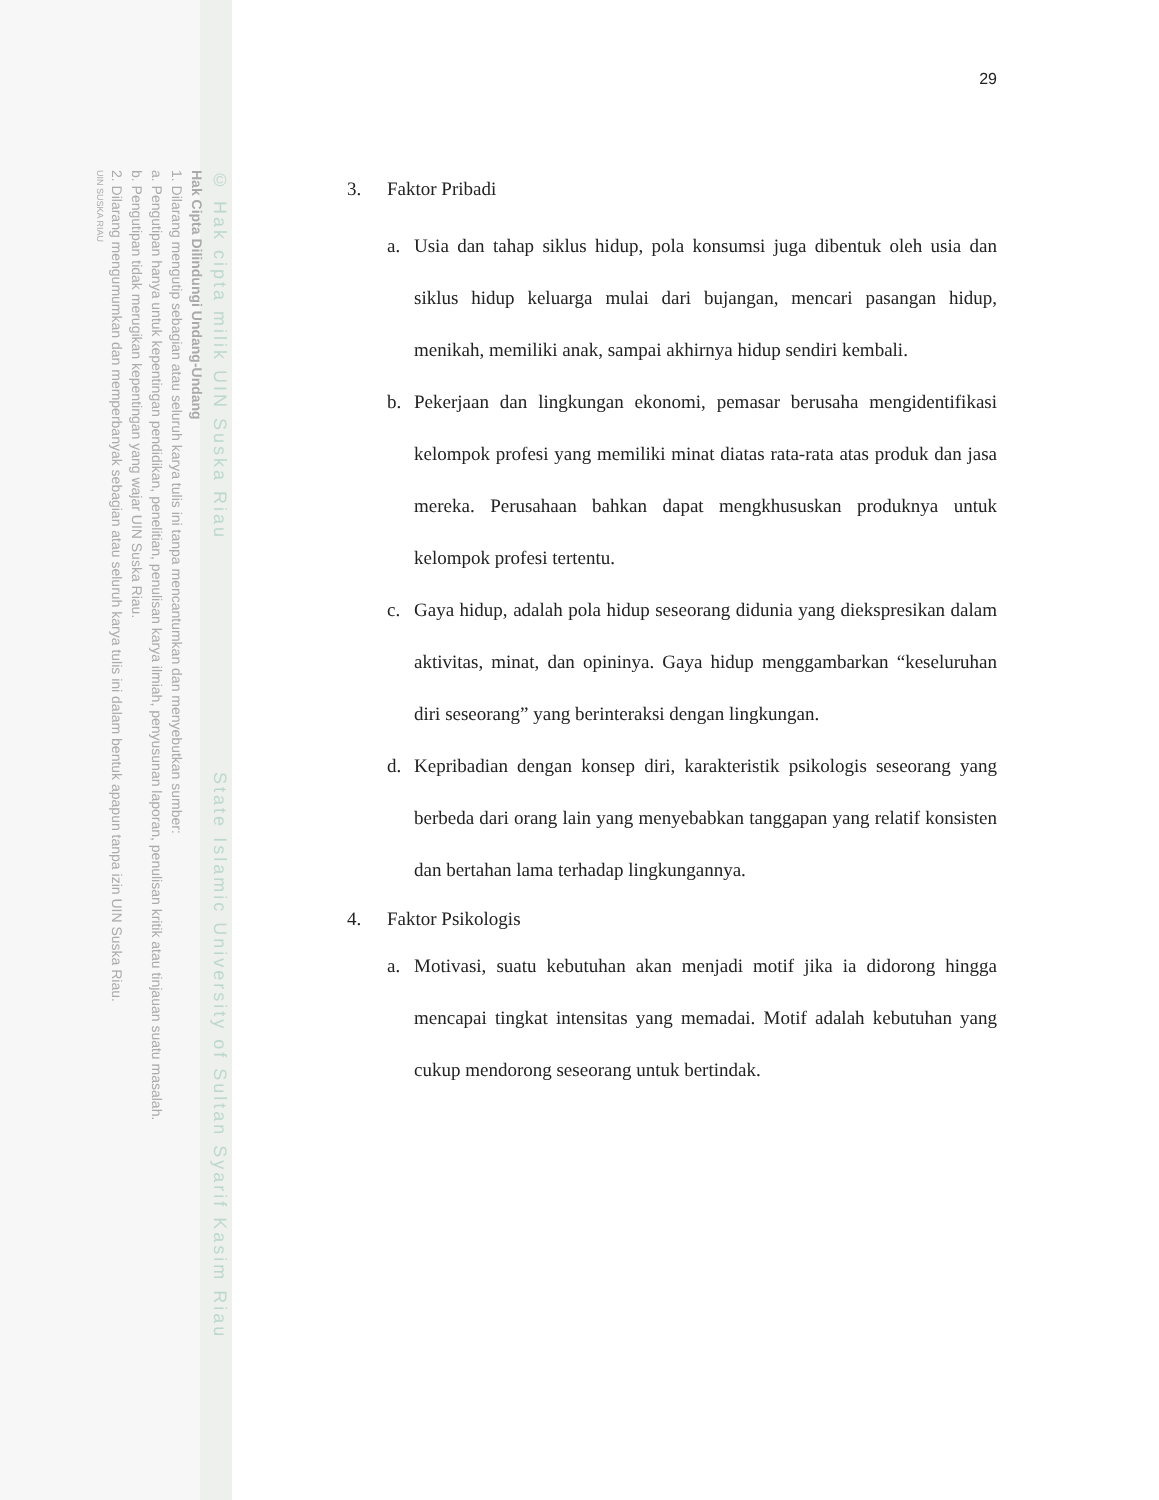© Hak cipta milik UIN Suska Riau State Islamic University of Sultan Syarif Kasim Riau
Hak Cipta Dilindungi Undang-Undang
1. Dilarang mengutip sebagian atau seluruh karya tulis ini tanpa mencantumkan dan menyebutkan sumber:
a. Pengutipan hanya untuk kepentingan pendidikan, penelitian, penulisan karya ilmiah, penyusunan laporan, penulisan kritik atau tinjauan suatu masalah.
b. Pengutipan tidak merugikan kepentingan yang wajar UIN Suska Riau.
2. Dilarang mengumumkan dan memperbanyak sebagian atau seluruh karya tulis ini dalam bentuk apapun tanpa izin UIN Suska Riau.
UIN SUSKA RIAU
29
3. Faktor Pribadi
a. Usia dan tahap siklus hidup, pola konsumsi juga dibentuk oleh usia dan siklus hidup keluarga mulai dari bujangan, mencari pasangan hidup, menikah, memiliki anak, sampai akhirnya hidup sendiri kembali.
b. Pekerjaan dan lingkungan ekonomi, pemasar berusaha mengidentifikasi kelompok profesi yang memiliki minat diatas rata-rata atas produk dan jasa mereka. Perusahaan bahkan dapat mengkhususkan produknya untuk kelompok profesi tertentu.
c. Gaya hidup, adalah pola hidup seseorang didunia yang diekspresikan dalam aktivitas, minat, dan opininya. Gaya hidup menggambarkan “keseluruhan diri seseorang” yang berinteraksi dengan lingkungan.
d. Kepribadian dengan konsep diri, karakteristik psikologis seseorang yang berbeda dari orang lain yang menyebabkan tanggapan yang relatif konsisten dan bertahan lama terhadap lingkungannya.
4. Faktor Psikologis
a. Motivasi, suatu kebutuhan akan menjadi motif jika ia didorong hingga mencapai tingkat intensitas yang memadai. Motif adalah kebutuhan yang cukup mendorong seseorang untuk bertindak.